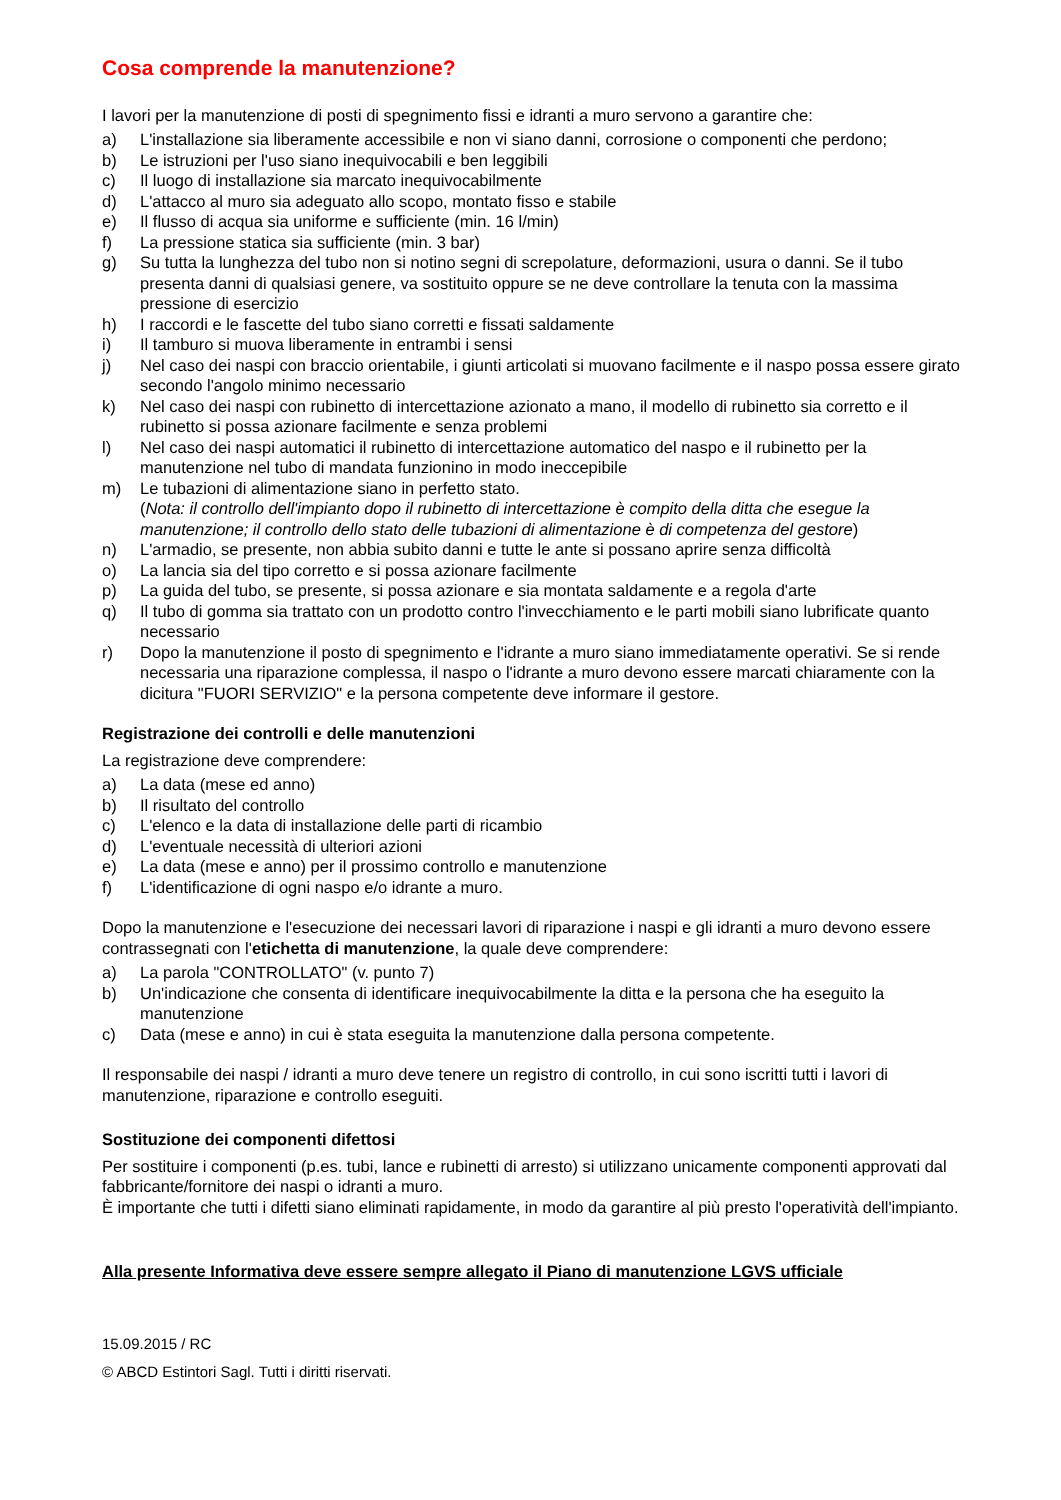Cosa comprende la manutenzione?
I lavori per la manutenzione di posti di spegnimento fissi e idranti a muro servono a garantire che:
a) L'installazione sia liberamente accessibile e non vi siano danni, corrosione o componenti che perdono;
b) Le istruzioni per l'uso siano inequivocabili e ben leggibili
c) Il luogo di installazione sia marcato inequivocabilmente
d) L'attacco al muro sia adeguato allo scopo, montato fisso e stabile
e) Il flusso di acqua sia uniforme e sufficiente (min. 16 l/min)
f) La pressione statica sia sufficiente (min. 3 bar)
g) Su tutta la lunghezza del tubo non si notino segni di screpolature, deformazioni, usura o danni. Se il tubo presenta danni di qualsiasi genere, va sostituito oppure se ne deve controllare la tenuta con la massima pressione di esercizio
h) I raccordi e le fascette del tubo siano corretti e fissati saldamente
i) Il tamburo si muova liberamente in entrambi i sensi
j) Nel caso dei naspi con braccio orientabile, i giunti articolati si muovano facilmente e il naspo possa essere girato secondo l'angolo minimo necessario
k) Nel caso dei naspi con rubinetto di intercettazione azionato a mano, il modello di rubinetto sia corretto e il rubinetto si possa azionare facilmente e senza problemi
l) Nel caso dei naspi automatici il rubinetto di intercettazione automatico del naspo e il rubinetto per la manutenzione nel tubo di mandata funzionino in modo ineccepibile
m) Le tubazioni di alimentazione siano in perfetto stato.
(Nota: il controllo dell'impianto dopo il rubinetto di intercettazione è compito della ditta che esegue la manutenzione; il controllo dello stato delle tubazioni di alimentazione è di competenza del gestore)
n) L'armadio, se presente, non abbia subito danni e tutte le ante si possano aprire senza difficoltà
o) La lancia sia del tipo corretto e si possa azionare facilmente
p) La guida del tubo, se presente, si possa azionare e sia montata saldamente e a regola d'arte
q) Il tubo di gomma sia trattato con un prodotto contro l'invecchiamento e le parti mobili siano lubrificate quanto necessario
r) Dopo la manutenzione il posto di spegnimento e l'idrante a muro siano immediatamente operativi. Se si rende necessaria una riparazione complessa, il naspo o l'idrante a muro devono essere marcati chiaramente con la dicitura "FUORI SERVIZIO" e la persona competente deve informare il gestore.
Registrazione dei controlli e delle manutenzioni
La registrazione deve comprendere:
a) La data (mese ed anno)
b) Il risultato del controllo
c) L'elenco e la data di installazione delle parti di ricambio
d) L'eventuale necessità di ulteriori azioni
e) La data (mese e anno) per il prossimo controllo e manutenzione
f) L'identificazione di ogni naspo e/o idrante a muro.
Dopo la manutenzione e l'esecuzione dei necessari lavori di riparazione i naspi e gli idranti a muro devono essere contrassegnati con l'etichetta di manutenzione, la quale deve comprendere:
a) La parola "CONTROLLATO" (v. punto 7)
b) Un'indicazione che consenta di identificare inequivocabilmente la ditta e la persona che ha eseguito la manutenzione
c) Data (mese e anno) in cui è stata eseguita la manutenzione dalla persona competente.
Il responsabile dei naspi / idranti a muro deve tenere un registro di controllo, in cui sono iscritti tutti i lavori di manutenzione, riparazione e controllo eseguiti.
Sostituzione dei componenti difettosi
Per sostituire i componenti (p.es. tubi, lance e rubinetti di arresto) si utilizzano unicamente componenti approvati dal fabbricante/fornitore dei naspi o idranti a muro.
È importante che tutti i difetti siano eliminati rapidamente, in modo da garantire al più presto l'operatività dell'impianto.
Alla presente Informativa deve essere sempre allegato il Piano di manutenzione LGVS ufficiale
15.09.2015 / RC
© ABCD Estintori Sagl. Tutti i diritti riservati.